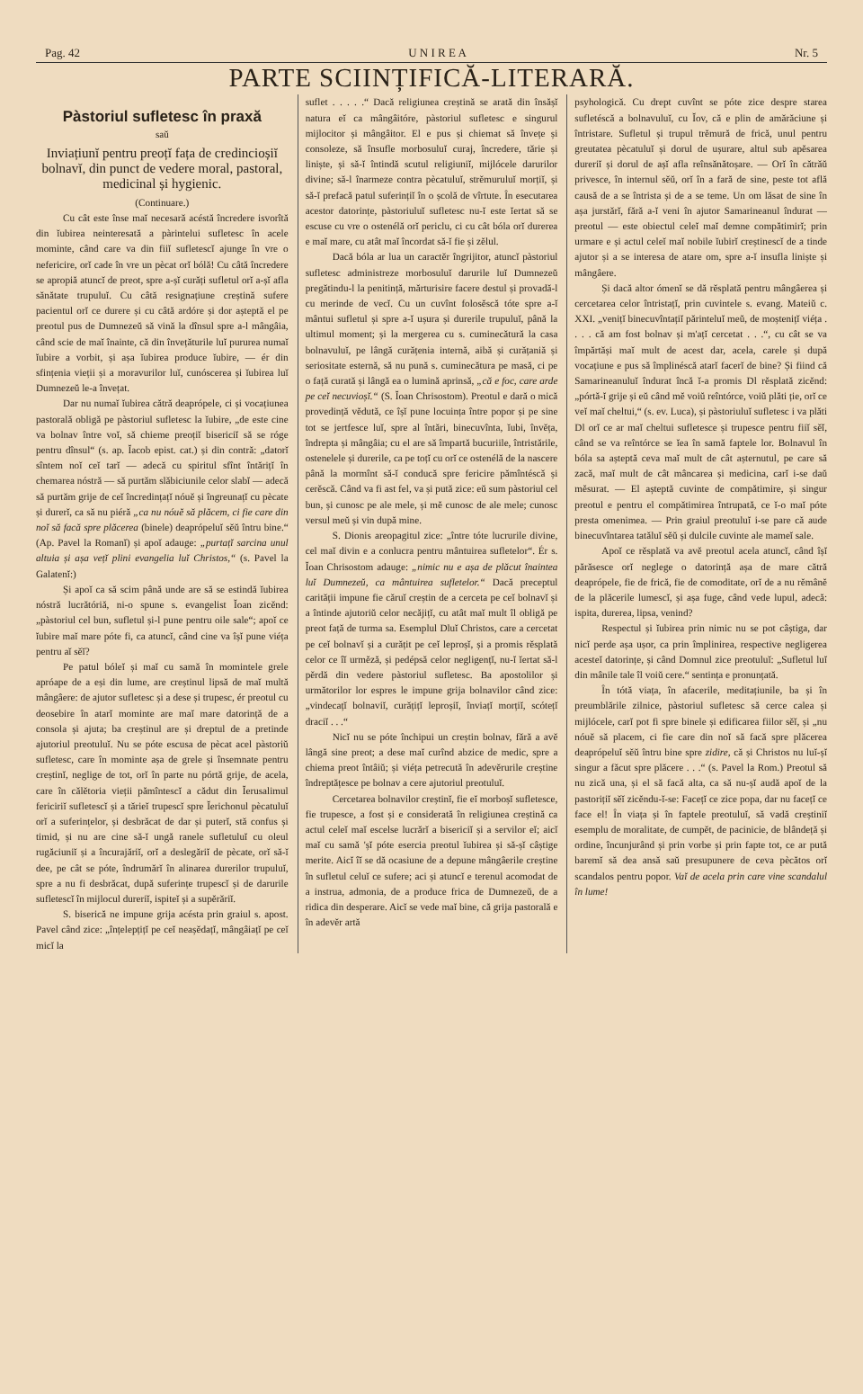Pag. 42 U N I R E A Nr. 5
PARTE SCIINȚIFICĂ-LITERARĂ.
Pàstoriul sufletesc în praxă
saŭ
Inviațiunĭ pentru preoțĭ fața de credincioșiĭ bolnavĭ, din punct de vedere moral, pastoral, medicinal și hygienic.
(Continuare.)
Cu cât este înse maĭ necesară acéstă încredere isvorîtă din ĭubirea neinteresată a pàrintelui sufletesc în acele mominte, când care va din fiiĭ sufletescĭ ajunge în vre o nefericire, orĭ cade în vre un pècat orĭ bólă! Cu câtă încredere se apropiă atuncĭ de preot, spre a-șĭ curăți sufletul orĭ a-șĭ afla sănătate trupuluĭ. Cu câtă resignațiune creștină sufere pacientul orĭ ce durere și cu câtă ardóre și dor așteptă el pe preotul pus de Dumnezeŭ să vină la dînsul spre a-l mângâia, când scie de maĭ înainte, că din învețăturile luĭ pururea numaĭ ĭubire a vorbit, și așa ĭubirea produce ĭubire, — ér din sfințenia vieții și a moravurilor luĭ, cunóscerea și ĭubirea luĭ Dumnezeŭ le-a învețat.
Dar nu numaĭ ĭubirea cătră deaprópele, ci și vocațiunea pastorală obligă pe pàstoriul sufletesc la ĭubire, „de este cine va bolnav între voĭ, să chieme preoțiĭ bisericiĭ să se róge pentru dînsul“ (s. ap. Ĭacob epist. cat.) și din contră: „datorĭ sîntem noĭ ceĭ tarĭ — adecă cu spiritul sfînt întărițĭ în chemarea nóstră — să purtăm slăbiciunile celor slabĭ — adecă să purtăm grije de ceĭ încredințațĭ nóuĕ și îngreunațĭ cu pècate și durerĭ, ca să nu piéră „ca nu nóuĕ să plăcem, ci fie care din noĭ să facă spre plăcerea (binele) deaprópeluĭ sĕŭ întru bine.“ (Ap. Pavel la Romanĭ) și apoĭ adauge: „purtațĭ sarcina unul altuia și așa vețĭ plini evangelia luĭ Christos,“ (s. Pavel la Galatenĭ:)
Și apoĭ ca să scim până unde are să se estindă ĭubirea nóstră lucrătóriă, ni-o spune s. evangelist Ĭoan zicĕnd: „pàstoriul cel bun, sufletul și-l pune pentru oile sale“; apoĭ ce ĭubire maĭ mare póte fi, ca atuncĭ, când cine va îșĭ pune viéța pentru aĭ sĕĭ?
Pe patul bóleĭ și maĭ cu samă în momintele grele apróape de a eși din lume, are creștinul lipsă de maĭ multă mângâere: de ajutor sufletesc și a dese și trupesc, ér preotul cu deosebire în atarĭ mominte are maĭ mare datorință de a consola și ajuta; ba creștinul are și dreptul de a pretinde ajutoriul preotuluĭ. Nu se póte escusa de pècat acel pàstoriŭ sufletesc, care în mominte așa de grele și însemnate pentru creștinĭ, neglige de tot, orĭ în parte nu pórtă grije, de acela, care în călĕtoria vieții pămîntescĭ a cădut din Ĭerusalimul fericiriĭ sufletescĭ și a tărieĭ trupescĭ spre Ĭerichonul pècatuluĭ orĭ a suferințelor, și desbrăcat de dar și puterĭ, stă confus și timid, și nu are cine să-ĭ ungă ranele sufletuluĭ cu oleul rugăciuniĭ și a încurajăriĭ, orĭ a deslegăriĭ de pècate, orĭ să-ĭ dee, pe cât se póte, îndrumărĭ în alinarea durerilor trupuluĭ, spre a nu fi desbrăcat, după suferințe trupescĭ și de darurile sufletescĭ în mijlocul dureriĭ, ispiteĭ și a supĕrăriĭ.
S. biserică ne impune grija acésta prin graiul s. apost. Pavel când zice: „înțelepțițĭ pe ceĭ neașĕdațĭ, mângâiațĭ pe ceĭ micĭ la
suflet . . . . .“ Dacă religiunea creștină se arată din însășĭ natura eĭ ca mângâitóre, pàstoriul sufletesc e singurul mijlocitor și mângâitor. El e pus și chiemat să învețe și consoleze, să însufle morbosuluĭ curaj, încredere, tărie și liniște, și să-ĭ întindă scutul religiuniĭ, mijlócele darurilor divine; să-l înarmeze contra pècatuluĭ, strĕmuruluĭ morțiĭ, și să-ĭ prefacă patul suferințiĭ în o școlă de vîrtute. În esecutarea acestor datorințe, pàstoriuluĭ sufletesc nu-ĭ este ĭertat să se escuse cu vre o ostenélă orĭ periclu, ci cu cât bóla orĭ durerea e maĭ mare, cu atât maĭ încordat să-ĭ fie și zĕlul.
Dacă bóla ar lua un caractĕr îngrijitor, atuncĭ pàstoriul sufletesc administreze morbosuluĭ darurile luĭ Dumnezeŭ pregătindu-l la penitință, mărturisire facere destul și provadă-l cu merinde de vecĭ. Cu un cuvînt folosĕscă tóte spre a-ĭ mântui sufletul și spre a-ĭ ușura și durerile trupuluĭ, până la ultimul moment; și la mergerea cu s. cuminecătură la casa bolnavuluĭ, pe lângă curățenia internă, aibă și curățaniă și seriositate esternă, să nu pună s. cuminecătura pe masă, ci pe o față curată și lângă ea o lumină aprinsă, „că e foc, care arde pe ceĭ necuvioșĭ.“ (S. Ĭoan Chrisostom). Preotul e dară o mică provedință vĕdută, ce îșĭ pune locuința între popor și pe sine tot se jertfesce luĭ, spre al întări, binecuvînta, ĭubi, învĕța, îndrepta și mângâia; cu el are să împartă bucuriile, întristările, ostenelele și durerile, ca pe toțĭ cu orĭ ce ostenélă de la nascere până la mormînt să-ĭ conducă spre fericire pămîntéscă și cerĕscă. Când va fi ast fel, va și pută zice: eŭ sum pàstoriul cel bun, și cunosc pe ale mele, și mĕ cunosc de ale mele; cunosc versul meŭ și vin după mine.
S. Dionis areopagitul zice: „între tóte lucrurile divine, cel maĭ divin e a conlucra pentru mântuirea sufletelor“. Ér s. Ĭoan Chrisostom adauge: „nimic nu e așa de plăcut înaintea luĭ Dumnezeŭ, ca mântuirea sufletelor.“ Dacă preceptul carității impune fie căruĭ creștin de a cerceta pe ceĭ bolnavĭ și a întinde ajutoriŭ celor necăjițĭ, cu atât maĭ mult îl obligă pe preot față de turma sa. Esemplul Dluĭ Christos, care a cercetat pe ceĭ bolnavĭ și a curățit pe ceĭ leproșĭ, și a promis rĕsplată celor ce îĭ urmĕză, și pedépsă celor negligențĭ, nu-ĭ ĭertat să-l pĕrdă din vedere pàstoriul sufletesc. Ba apostolilor și următorilor lor espres le impune grija bolnavilor când zice: „vindecațĭ bolnaviĭ, curățițĭ leproșiĭ, înviațĭ morțiĭ, scótețĭ draciĭ . . .“
Nicĭ nu se póte închipui un creștin bolnav, fără a avĕ lângă sine preot; a dese maĭ curînd abzice de medic, spre a chiema preot întâiŭ; și viéța petrecută în adevĕrurile creștine îndreptățesce pe bolnav a cere ajutoriul preotuluĭ.
Cercetarea bolnavilor creștinĭ, fie eĭ morboșĭ sufletesce, fie trupesce, a fost și e considerată în religiunea creștină ca actul celeĭ maĭ escelse lucrărĭ a bisericiĭ și a servilor eĭ; aicĭ maĭ cu samă 'șĭ póte esercia preotul ĭubirea și să-șĭ câștige merite. Aicĭ îĭ se dă ocasiune de a depune mângâerile creștine în sufletul celuĭ ce sufere; aci și atuncĭ e terenul acomodat de a instrua, admonia, de a produce frica de Dumnezeŭ, de a ridica din desperare. Aicĭ se vede maĭ bine, că grija pastorală e în adevĕr artă
psyhologică. Cu drept cuvînt se póte zice despre starea sufletéscă a bolnavuluĭ, cu Ĭov, că e plin de amărăciune și întristare. Sufletul și trupul trĕmură de frică, unul pentru greutatea pècatuluĭ și dorul de ușurare, altul sub apĕsarea dureriĭ și dorul de așĭ afla reînsănătoșare. — Orĭ în cătrăŭ privesce, în internul sĕŭ, orĭ în a fară de sine, peste tot află causă de a se întrista și de a se teme. Un om lăsat de sine în așa jurstărĭ, fără a-ĭ veni în ajutor Samarineanul îndurat — preotul — este obiectul celeĭ maĭ demne compătimirĭ; prin urmare e și actul celeĭ maĭ nobile ĭubirĭ creștinescĭ de a tinde ajutor și a se interesa de atare om, spre a-ĭ insufla liniște și mângâere.
Și dacă altor ómenĭ se dă rĕsplată pentru mângâerea și cercetarea celor întristațĭ, prin cuvintele s. evang. Mateiŭ c. XXI. „venițĭ binecuvîntațiĭ părinteluĭ meŭ, de moștenițĭ viéța . . . . că am fost bolnav și m'ațĭ cercetat . . .“, cu cât se va împărtăși maĭ mult de acest dar, acela, carele și după vocațiune e pus să împlinéscă atarĭ facerĭ de bine? Și fiind că Samarineanuluĭ îndurat încă ĭ-a promis Dl rĕsplată zicĕnd: „pórtă-ĭ grije și eŭ când mĕ voiŭ reîntórce, voiŭ plăti ție, orĭ ce veĭ maĭ cheltui,“ (s. ev. Luca), și pàstoriuluĭ sufletesc i va plăti Dl orĭ ce ar maĭ cheltui sufletesce și trupesce pentru fiiĭ sĕĭ, când se va reîntórce se ĭea în samă faptele lor. Bolnavul în bóla sa așteptă ceva maĭ mult de cât așternutul, pe care să zacă, maĭ mult de cât mâncarea și medicina, carĭ i-se daŭ mĕsurat. — El așteptă cuvinte de compătimire, și singur preotul e pentru el compătimirea întrupată, ce ĭ-o maĭ póte presta omenimea. — Prin graiul preotuluĭ i-se pare că aude binecuvîntarea tatăluĭ sĕŭ și dulcile cuvinte ale mameĭ sale.
Apoĭ ce rĕsplată va avĕ preotul acela atuncĭ, când îșĭ părăsesce orĭ neglege o datorință așa de mare cătră deaprópele, fie de frică, fie de comoditate, orĭ de a nu rĕmânĕ de la plăcerile lumescĭ, și așa fuge, când vede lupul, adecă: ispita, durerea, lipsa, venind?
Respectul și ĭubirea prin nimic nu se pot câștiga, dar nicĭ perde așa ușor, ca prin împlinirea, respective negligerea acesteĭ datorințe, și când Domnul zice preotuluĭ: „Sufletul luĭ din mânile tale îl voiŭ cere.“ sentința e pronunțată.
În tótă viața, în afacerile, meditațiunile, ba și în preumblările zilnice, pàstoriul sufletesc să cerce calea și mijlócele, carĭ pot fi spre binele și edificarea fiilor sĕĭ, și „nu nóuĕ să placem, ci fie care din noĭ să facă spre plăcerea deaprópeluĭ sĕŭ întru bine spre zidire, că și Christos nu luĭ-șĭ singur a făcut spre plăcere . . .“ (s. Pavel la Rom.) Preotul să nu zică una, și el să facă alta, ca să nu-șĭ audă apoĭ de la pastorițiĭ sĕĭ zicĕndu-ĭ-se: Facețĭ ce zice popa, dar nu facețĭ ce face el! În viața și în faptele preotuluĭ, să vadă creștiniĭ esemplu de moralitate, de cumpĕt, de pacinicie, de blândeță și ordine, încunjurând și prin vorbe și prin fapte tot, ce ar pută baremĭ să dea ansă saŭ presupunere de ceva pècătos orĭ scandalos pentru popor. Vaĭ de acela prin care vine scandalul în lume!